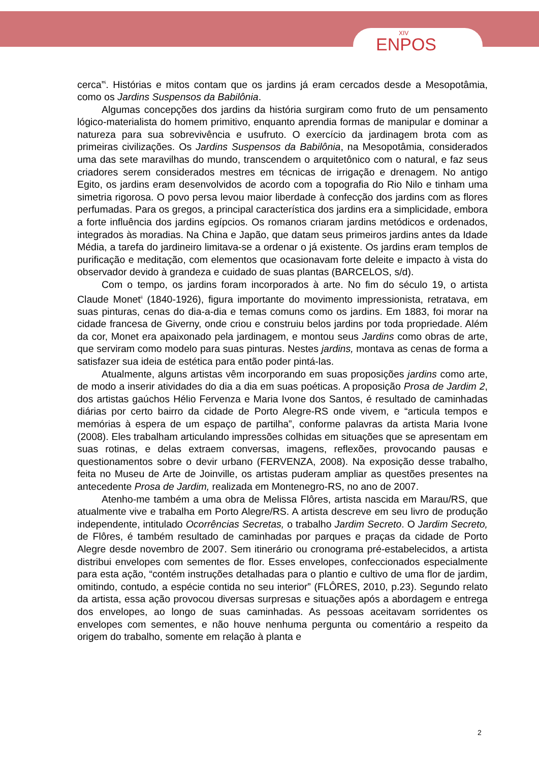XIV
ENPOS
cerca”<sup>i</sup>. Histórias e mitos contam que os jardins já eram cercados desde a Mesopotâmia, como os Jardins Suspensos da Babilônia.
Algumas concepções dos jardins da história surgiram como fruto de um pensamento lógico-materialista do homem primitivo, enquanto aprendia formas de manipular e dominar a natureza para sua sobrevivência e usufruto. O exercício da jardinagem brota com as primeiras civilizações. Os Jardins Suspensos da Babilônia, na Mesopotâmia, considerados uma das sete maravilhas do mundo, transcendem o arquitetônico com o natural, e faz seus criadores serem considerados mestres em técnicas de irrigação e drenagem. No antigo Egito, os jardins eram desenvolvidos de acordo com a topografia do Rio Nilo e tinham uma simetria rigorosa. O povo persa levou maior liberdade à confecção dos jardins com as flores perfumadas. Para os gregos, a principal característica dos jardins era a simplicidade, embora a forte influência dos jardins egípcios. Os romanos criaram jardins metódicos e ordenados, integrados às moradias. Na China e Japão, que datam seus primeiros jardins antes da Idade Média, a tarefa do jardineiro limitava-se a ordenar o já existente. Os jardins eram templos de purificação e meditação, com elementos que ocasionavam forte deleite e impacto à vista do observador devido à grandeza e cuidado de suas plantas (BARCELOS, s/d).
Com o tempo, os jardins foram incorporados à arte. No fim do século 19, o artista Claude Monet<sup>ii</sup> (1840-1926), figura importante do movimento impressionista, retratava, em suas pinturas, cenas do dia-a-dia e temas comuns como os jardins. Em 1883, foi morar na cidade francesa de Giverny, onde criou e construiu belos jardins por toda propriedade. Além da cor, Monet era apaixonado pela jardinagem, e montou seus Jardins como obras de arte, que serviram como modelo para suas pinturas. Nestes jardins, montava as cenas de forma a satisfazer sua ideia de estética para então poder pintá-las.
Atualmente, alguns artistas vêm incorporando em suas proposições jardins como arte, de modo a inserir atividades do dia a dia em suas poéticas. A proposição Prosa de Jardim 2, dos artistas gaúchos Hélio Fervenza e Maria Ivone dos Santos, é resultado de caminhadas diárias por certo bairro da cidade de Porto Alegre-RS onde vivem, e “articula tempos e memórias à espera de um espaço de partilha”, conforme palavras da artista Maria Ivone (2008). Eles trabalham articulando impressões colhidas em situações que se apresentam em suas rotinas, e delas extraem conversas, imagens, reflexões, provocando pausas e questionamentos sobre o devir urbano (FERVENZA, 2008). Na exposição desse trabalho, feita no Museu de Arte de Joinville, os artistas puderam ampliar as questões presentes na antecedente Prosa de Jardim, realizada em Montenegro-RS, no ano de 2007.
Atenho-me também a uma obra de Melissa Flôres, artista nascida em Marau/RS, que atualmente vive e trabalha em Porto Alegre/RS. A artista descreve em seu livro de produção independente, intitulado Ocorrências Secretas, o trabalho Jardim Secreto. O Jardim Secreto, de Flôres, é também resultado de caminhadas por parques e praças da cidade de Porto Alegre desde novembro de 2007. Sem itinerário ou cronograma pré-estabelecidos, a artista distribui envelopes com sementes de flor. Esses envelopes, confeccionados especialmente para esta ação, “contém instruções detalhadas para o plantio e cultivo de uma flor de jardim, omitindo, contudo, a espécie contida no seu interior” (FLÔRES, 2010, p.23). Segundo relato da artista, essa ação provocou diversas surpresas e situações após a abordagem e entrega dos envelopes, ao longo de suas caminhadas. As pessoas aceitavam sorridentes os envelopes com sementes, e não houve nenhuma pergunta ou comentário a respeito da origem do trabalho, somente em relação à planta e
2